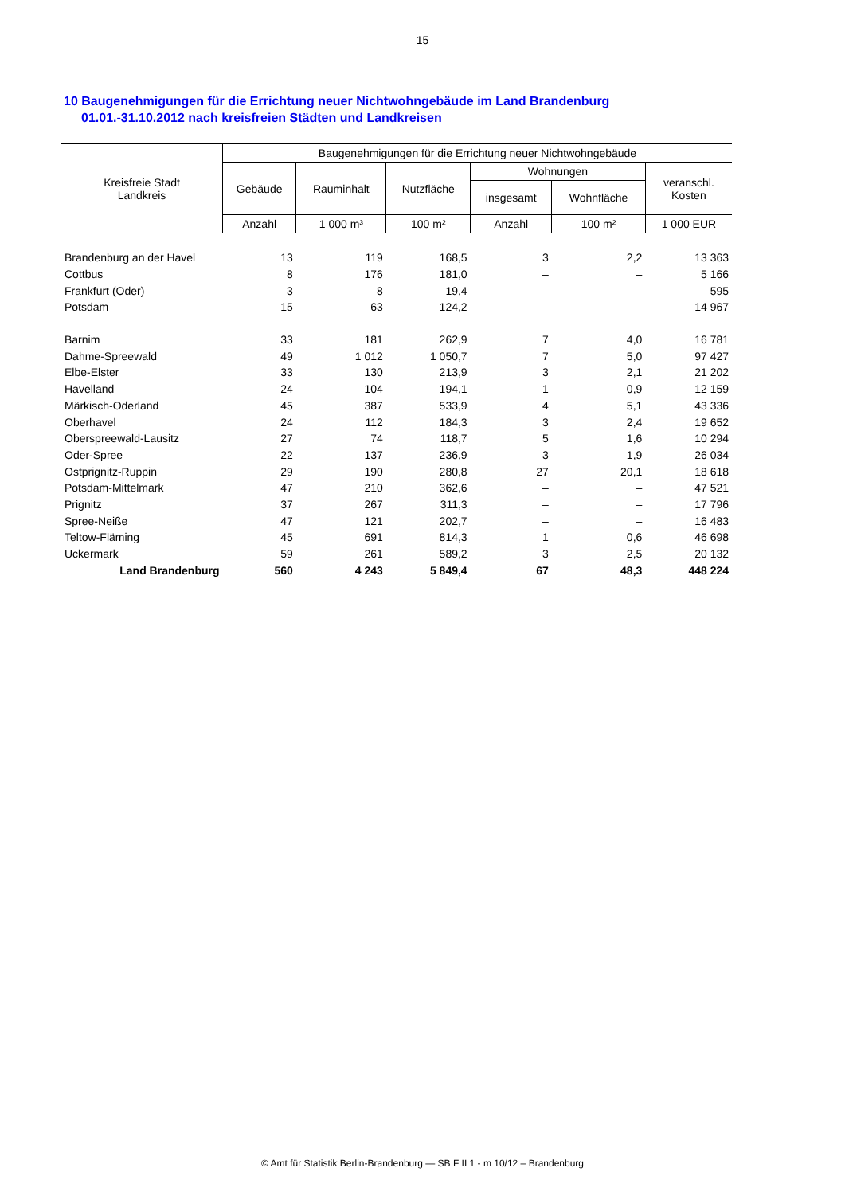– 15 –
10 Baugenehmigungen für die Errichtung neuer Nichtwohngebäude im Land Brandenburg
01.01.-31.10.2012 nach kreisfreien Städten und Landkreisen
| Kreisfreie Stadt Landkreis | Baugenehmigungen für die Errichtung neuer Nichtwohngebäude | | | | | |
| --- | --- | --- | --- | --- | --- | --- |
| | Gebäude | Rauminhalt | Nutzfläche | Wohnungen | | veranschl. Kosten |
| | | | | insgesamt | Wohnfläche | |
| | Anzahl | 1 000 m³ | 100 m² | Anzahl | 100 m² | 1 000 EUR |
| Brandenburg an der Havel | 13 | 119 | 168,5 | 3 | 2,2 | 13 363 |
| Cottbus | 8 | 176 | 181,0 | – | – | 5 166 |
| Frankfurt (Oder) | 3 | 8 | 19,4 | – | – | 595 |
| Potsdam | 15 | 63 | 124,2 | – | – | 14 967 |
| Barnim | 33 | 181 | 262,9 | 7 | 4,0 | 16 781 |
| Dahme-Spreewald | 49 | 1 012 | 1 050,7 | 7 | 5,0 | 97 427 |
| Elbe-Elster | 33 | 130 | 213,9 | 3 | 2,1 | 21 202 |
| Havelland | 24 | 104 | 194,1 | 1 | 0,9 | 12 159 |
| Märkisch-Oderland | 45 | 387 | 533,9 | 4 | 5,1 | 43 336 |
| Oberhavel | 24 | 112 | 184,3 | 3 | 2,4 | 19 652 |
| Oberspreewald-Lausitz | 27 | 74 | 118,7 | 5 | 1,6 | 10 294 |
| Oder-Spree | 22 | 137 | 236,9 | 3 | 1,9 | 26 034 |
| Ostprignitz-Ruppin | 29 | 190 | 280,8 | 27 | 20,1 | 18 618 |
| Potsdam-Mittelmark | 47 | 210 | 362,6 | – | – | 47 521 |
| Prignitz | 37 | 267 | 311,3 | – | – | 17 796 |
| Spree-Neiße | 47 | 121 | 202,7 | – | – | 16 483 |
| Teltow-Fläming | 45 | 691 | 814,3 | 1 | 0,6 | 46 698 |
| Uckermark | 59 | 261 | 589,2 | 3 | 2,5 | 20 132 |
| Land Brandenburg | 560 | 4 243 | 5 849,4 | 67 | 48,3 | 448 224 |
© Amt für Statistik Berlin-Brandenburg — SB F II 1 - m 10/12 – Brandenburg